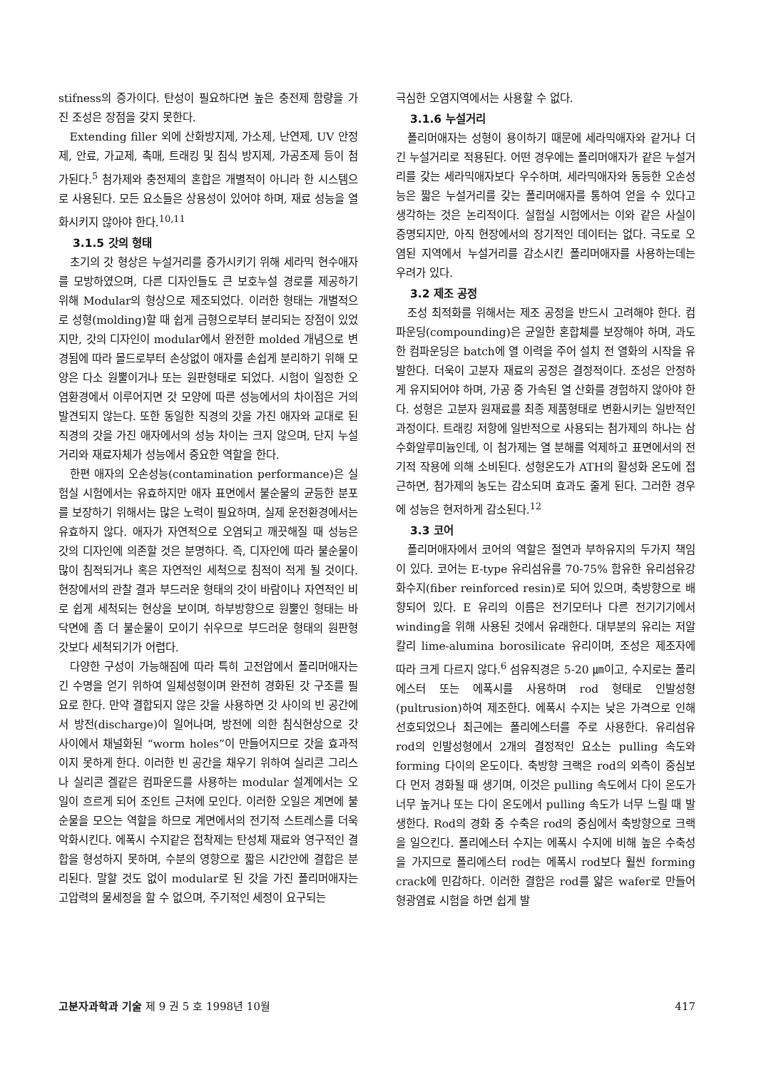stifness의 증가이다. 탄성이 필요하다면 높은 충전제 함량을 가진 조성은 장점을 갖지 못한다.
Extending filler 외에 산화방지제, 가소제, 난연제, UV 안정제, 안료, 가교제, 촉매, 트래킹 및 침식 방지제, 가공조제 등이 첨가된다.<sup>5</sup> 첨가제와 충전제의 혼합은 개별적이 아니라 한 시스템으로 사용된다. 모든 요소들은 상용성이 있어야 하며, 재료 성능을 열화시키지 않아야 한다.<sup>10,11</sup>
3.1.5 갓의 형태
초기의 갓 형상은 누설거리를 증가시키기 위해 세라믹 현수애자를 모방하였으며, 다른 디자인들도 큰 보호누설 경로를 제공하기 위해 Modular의 형상으로 제조되었다. 이러한 형태는 개별적으로 성형(molding)할 때 쉽게 금형으로부터 분리되는 장점이 있었지만, 갓의 디자인이 modular에서 완전한 molded 개념으로 변경됨에 따라 몰드로부터 손상없이 애자를 손쉽게 분리하기 위해 모양은 다소 원뿔이거나 또는 원판형태로 되었다. 시험이 일정한 오염환경에서 이루어지면 갓 모양에 따른 성능에서의 차이점은 거의 발견되지 않는다. 또한 동일한 직경의 갓을 가진 애자와 교대로 된 직경의 갓을 가진 애자에서의 성능 차이는 크지 않으며, 단지 누설거리와 재료자체가 성능에서 중요한 역할을 한다.
한편 애자의 오손성능(contamination performance)은 실험실 시험에서는 유효하지만 애자 표면에서 불순물의 균등한 분포를 보장하기 위해서는 많은 노력이 필요하며, 실제 운전환경에서는 유효하지 않다. 애자가 자연적으로 오염되고 깨끗해질 때 성능은 갓의 디자인에 의존할 것은 분명하다. 즉, 디자인에 따라 불순물이 많이 침적되거나 혹은 자연적인 세척으로 침적이 적게 될 것이다. 현장에서의 관찰 결과 부드러운 형태의 갓이 바람이나 자연적인 비로 쉽게 세척되는 현상을 보이며, 하부방향으로 원뿔인 형태는 바닥면에 좀 더 불순물이 모이기 쉬우므로 부드러운 형태의 원판형 갓보다 세척되기가 어렵다.
다양한 구성이 가능해짐에 따라 특히 고전압에서 폴리머애자는 긴 수명을 얻기 위하여 일체성형이며 완전히 경화된 갓 구조를 필요로 한다. 만약 결합되지 않은 갓을 사용하면 갓 사이의 빈 공간에서 방전(discharge)이 일어나며, 방전에 의한 침식현상으로 갓 사이에서 채널화된 “worm holes”이 만들어지므로 갓을 효과적이지 못하게 한다. 이러한 빈 공간을 채우기 위하여 실리콘 그리스나 실리콘 겔같은 컴파운드를 사용하는 modular 설계에서는 오일이 흐르게 되어 조인트 근처에 모인다. 이러한 오일은 계면에 불순물을 모으는 역할을 하므로 계면에서의 전기적 스트레스를 더욱 악화시킨다. 에폭시 수지같은 접착제는 탄성체 재료와 영구적인 결합을 형성하지 못하며, 수분의 영향으로 짧은 시간안에 결합은 분리된다. 말할 것도 없이 modular로 된 갓을 가진 폴리머애자는 고압력의 물세정을 할 수 없으며, 주기적인 세정이 요구되는
극심한 오염지역에서는 사용할 수 없다.
3.1.6 누설거리
폴리머애자는 성형이 용이하기 때문에 세라믹애자와 같거나 더 긴 누설거리로 적용된다. 어떤 경우에는 폴리머애자가 같은 누설거리를 갖는 세라믹애자보다 우수하며, 세라믹애자와 동등한 오손성능은 짧은 누설거리를 갖는 폴리머애자를 통하여 얻을 수 있다고 생각하는 것은 논리적이다. 실험실 시험에서는 이와 같은 사실이 증명되지만, 아직 현장에서의 장기적인 데이터는 없다. 극도로 오염된 지역에서 누설거리를 감소시킨 폴리머애자를 사용하는데는 우려가 있다.
3.2 제조 공정
조성 최적화를 위해서는 제조 공정을 반드시 고려해야 한다. 컴파운딩(compounding)은 균일한 혼합체를 보장해야 하며, 과도한 컴파운딩은 batch에 열 이력을 주어 설치 전 열화의 시작을 유발한다. 더욱이 고분자 재료의 공정은 결정적이다. 조성은 안정하게 유지되어야 하며, 가공 중 가속된 열 산화를 경험하지 않아야 한다. 성형은 고분자 원재료를 최종 제품형태로 변환시키는 일반적인 과정이다. 트래킹 저항에 일반적으로 사용되는 첨가제의 하나는 삼수화알루미늄인데, 이 첨가제는 열 분해를 억제하고 표면에서의 전기적 작용에 의해 소비된다. 성형온도가 ATH의 활성화 온도에 접근하면, 첨가제의 농도는 감소되며 효과도 줄게 된다. 그러한 경우에 성능은 현저하게 감소된다.<sup>12</sup>
3.3 코어
폴리머애자에서 코어의 역할은 절연과 부하유지의 두가지 책임이 있다. 코어는 E-type 유리섬유를 70-75% 함유한 유리섬유강화수지(fiber reinforced resin)로 되어 있으며, 축방향으로 배향되어 있다. E 유리의 이름은 전기모터나 다른 전기기기에서 winding을 위해 사용된 것에서 유래한다. 대부분의 유리는 저알칼리 lime-alumina borosilicate 유리이며, 조성은 제조자에 따라 크게 다르지 않다.<sup>6</sup> 섬유직경은 5-20 ㎛이고, 수지로는 폴리에스터 또는 에폭시를 사용하며 rod 형태로 인발성형(pultrusion)하여 제조한다. 에폭시 수지는 낮은 가격으로 인해 선호되었으나 최근에는 폴리에스터를 주로 사용한다. 유리섬유 rod의 인발성형에서 2개의 결정적인 요소는 pulling 속도와 forming 다이의 온도이다. 축방향 크랙은 rod의 외측이 중심보다 먼저 경화될 때 생기며, 이것은 pulling 속도에서 다이 온도가 너무 높거나 또는 다이 온도에서 pulling 속도가 너무 느릴 때 발생한다. Rod의 경화 중 수축은 rod의 중심에서 축방향으로 크랙을 일으킨다. 폴리에스터 수지는 에폭시 수지에 비해 높은 수축성을 가지므로 폴리에스터 rod는 에폭시 rod보다 훨씬 forming crack에 민감하다. 이러한 결함은 rod를 얇은 wafer로 만들어 형광염료 시험을 하면 쉽게 발
고분자과학과 기술 제 9 권 5 호 1998년 10월 417